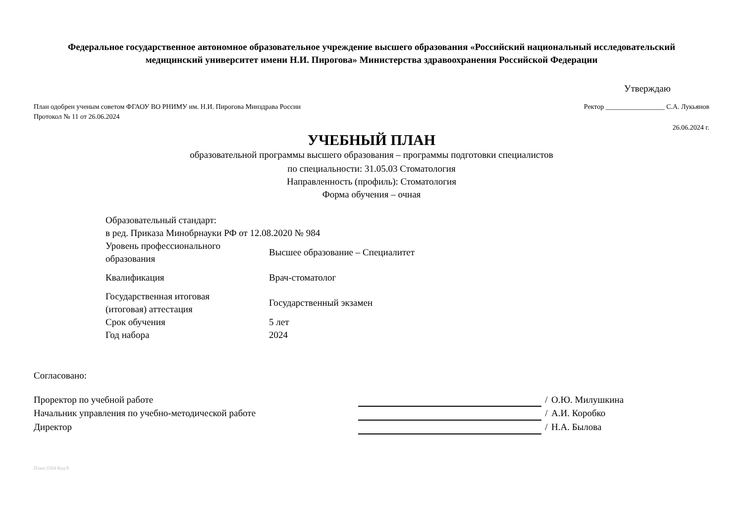Федеральное государственное автономное образовательное учреждение высшего образования «Российский национальный исследовательский
медицинский университет имени Н.И. Пирогова» Министерства здравоохранения Российской Федерации
Утверждаю
План одобрен ученым советом ФГАОУ ВО РНИМУ им. Н.И. Пирогова Минздрава России
Протокол № 11 от 26.06.2024
Ректор _________________ С.А. Лукьянов
26.06.2024 г.
УЧЕБНЫЙ ПЛАН
образовательной программы высшего образования – программы подготовки специалистов
по специальности: 31.05.03 Стоматология
Направленность (профиль): Стоматология
Форма обучения – очная
Образовательный стандарт:
в ред. Приказа Минобрнауки РФ от 12.08.2020 № 984
| Уровень профессионального образования | Высшее образование – Специалитет |
| Квалификация | Врач-стоматолог |
| Государственная итоговая (итоговая) аттестация | Государственный экзамен |
| Срок обучения | 5 лет |
| Год набора | 2024 |
Согласовано:
| Проректор по учебной работе | | / | О.Ю. Милушкина |
| Начальник управления по учебно-методической работе | | / | А.И. Коробко |
| Директор | | / | Н.А. Былова |
План:3504 Код:8